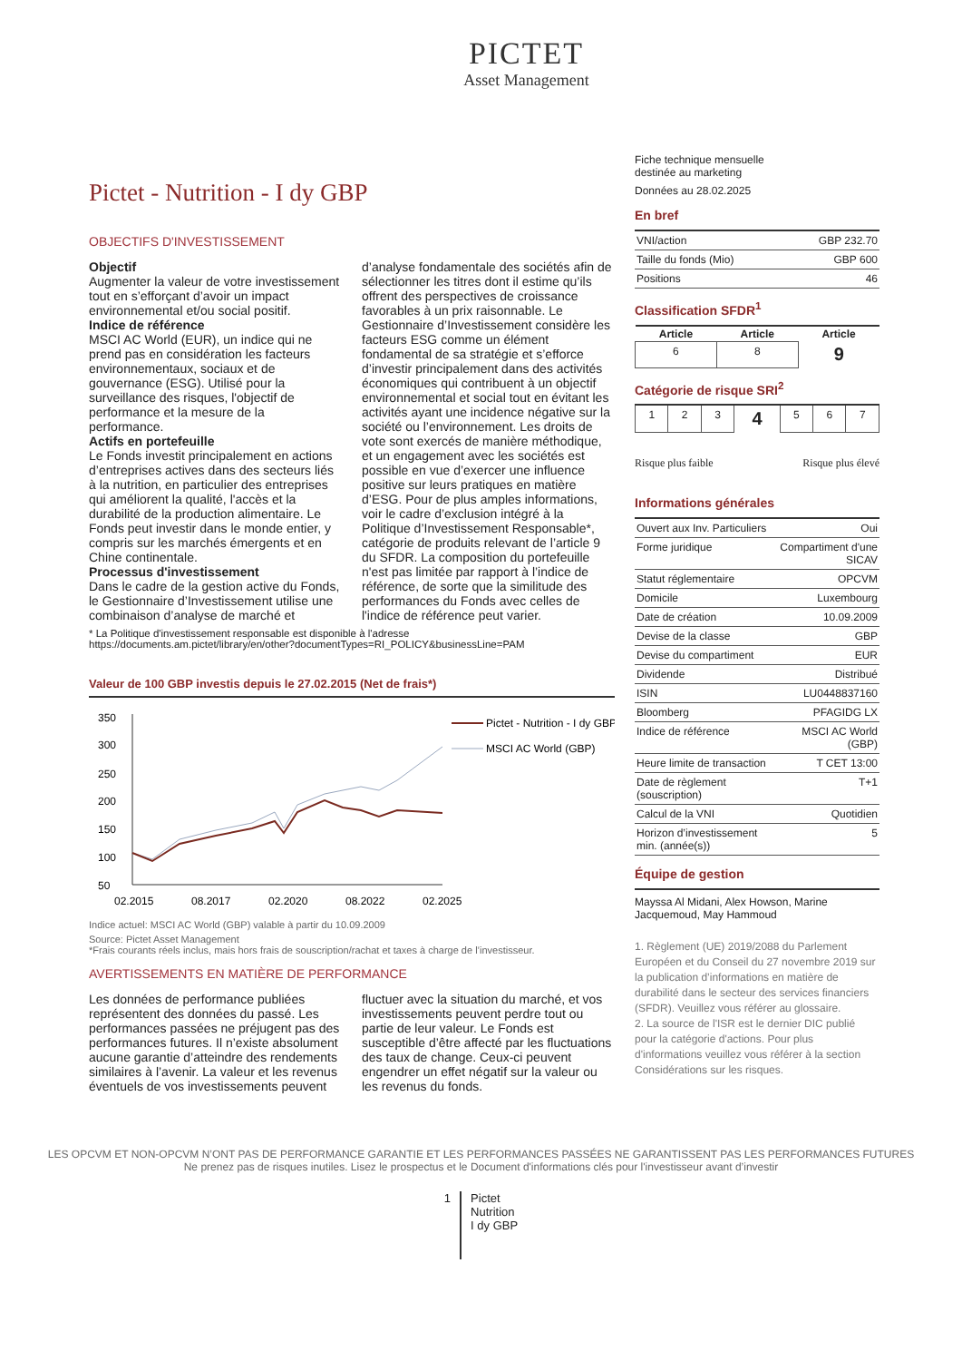PICTET
Asset Management
Pictet - Nutrition - I dy GBP
OBJECTIFS D'INVESTISSEMENT
Objectif
Augmenter la valeur de votre investissement tout en s’efforçant d’avoir un impact environnemental et/ou social positif.
Indice de référence
MSCI AC World (EUR), un indice qui ne prend pas en considération les facteurs environnementaux, sociaux et de gouvernance (ESG). Utilisé pour la surveillance des risques, l'objectif de performance et la mesure de la performance.
Actifs en portefeuille
Le Fonds investit principalement en actions d’entreprises actives dans des secteurs liés à la nutrition, en particulier des entreprises qui améliorent la qualité, l'accès et la durabilité de la production alimentaire. Le Fonds peut investir dans le monde entier, y compris sur les marchés émergents et en Chine continentale.
Processus d'investissement
Dans le cadre de la gestion active du Fonds, le Gestionnaire d’Investissement utilise une combinaison d’analyse de marché et d’analyse fondamentale des sociétés afin de sélectionner les titres dont il estime qu’ils offrent des perspectives de croissance favorables à un prix raisonnable. Le Gestionnaire d’Investissement considère les facteurs ESG comme un élément fondamental de sa stratégie et s’efforce d’investir principalement dans des activités économiques qui contribuent à un objectif environnemental et social tout en évitant les activités ayant une incidence négative sur la société ou l’environnement. Les droits de vote sont exercés de manière méthodique, et un engagement avec les sociétés est possible en vue d’exercer une influence positive sur leurs pratiques en matière d’ESG. Pour de plus amples informations, voir le cadre d’exclusion intégré à la Politique d’Investissement Responsable*, catégorie de produits relevant de l’article 9 du SFDR. La composition du portefeuille n'est pas limitée par rapport à l’indice de référence, de sorte que la similitude des performances du Fonds avec celles de l'indice de référence peut varier.
* La Politique d'investissement responsable est disponible à l'adresse
https://documents.am.pictet/library/en/other?documentTypes=RI_POLICY&businessLine=PAM
Valeur de 100 GBP investis depuis le 27.02.2015 (Net de frais*)
350
300
250
200
150
100
50
02.2015
08.2017
02.2020
08.2022
02.2025
Pictet - Nutrition - I dy GBP
MSCI AC World (GBP)
Indice actuel: MSCI AC World (GBP) valable à partir du 10.09.2009
Source: Pictet Asset Management
*Frais courants réels inclus, mais hors frais de souscription/rachat et taxes à charge de l’investisseur.
AVERTISSEMENTS EN MATIÈRE DE PERFORMANCE
Les données de performance publiées représentent des données du passé. Les performances passées ne préjugent pas des performances futures. Il n’existe absolument aucune garantie d’atteindre des rendements similaires à l’avenir. La valeur et les revenus éventuels de vos investissements peuvent fluctuer avec la situation du marché, et vos investissements peuvent perdre tout ou partie de leur valeur. Le Fonds est susceptible d’être affecté par les fluctuations des taux de change. Ceux-ci peuvent engendrer un effet négatif sur la valeur ou les revenus du fonds.
Fiche technique mensuelle
destinée au marketing
Données au 28.02.2025
En bref
| VNI/action | GBP 232.70 |
| Taille du fonds (Mio) | GBP 600 |
| Positions | 46 |
Classification SFDR<sup>1</sup>
| Article | Article | Article |
| --- | --- | --- |
| 6 | 8 | 9 |
Catégorie de risque SRI<sup>2</sup>
| 1 | 2 | 3 | 4 | 5 | 6 | 7 |
Risque plus faible Risque plus élevé
Informations générales
| Ouvert aux Inv. Particuliers | Oui |
| Forme juridique | Compartiment d'une SICAV |
| Statut réglementaire | OPCVM |
| Domicile | Luxembourg |
| Date de création | 10.09.2009 |
| Devise de la classe | GBP |
| Devise du compartiment | EUR |
| Dividende | Distribué |
| ISIN | LU0448837160 |
| Bloomberg | PFAGIDG LX |
| Indice de référence | MSCI AC World (GBP) |
| Heure limite de transaction | T CET 13:00 |
| Date de règlement (souscription) | T+1 |
| Calcul de la VNI | Quotidien |
| Horizon d’investissement min. (année(s)) | 5 |
Équipe de gestion
Mayssa Al Midani, Alex Howson, Marine Jacquemoud, May Hammoud
1. Règlement (UE) 2019/2088 du Parlement Européen et du Conseil du 27 novembre 2019 sur la publication d’informations en matière de durabilité dans le secteur des services financiers (SFDR). Veuillez vous référer au glossaire.
2. La source de l'ISR est le dernier DIC publié pour la catégorie d'actions. Pour plus d'informations veuillez vous référer à la section Considérations sur les risques.
LES OPCVM ET NON-OPCVM N’ONT PAS DE PERFORMANCE GARANTIE ET LES PERFORMANCES PASSÉES NE GARANTISSENT PAS LES PERFORMANCES FUTURES
Ne prenez pas de risques inutiles. Lisez le prospectus et le Document d'informations clés pour l'investisseur avant d’investir
1 Pictet
Nutrition
I dy GBP